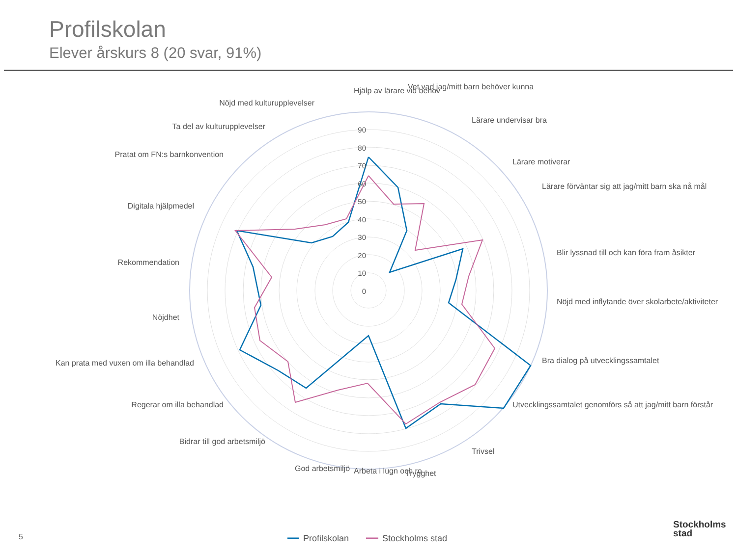Profilskolan
Elever årskurs 8 (20 svar, 91%)
90
80
70
60
50
40
30
20
10
0
Hjälp av lärare vid behov
Vet vad jag/mitt barn behöver kunna
Lärare undervisar bra
Lärare motiverar
Lärare förväntar sig att jag/mitt barn ska nå mål
Blir lyssnad till och kan föra fram åsikter
Nöjd med inflytande över skolarbete/aktiviteter
Bra dialog på utvecklingssamtalet
Utvecklingssamtalet genomförs så att jag/mitt barn förstår
Trivsel
Trygghet
Arbeta i lugn och ro
God arbetsmiljö
Bidrar till god arbetsmiljö
Regerar om illa behandlad
Kan prata med vuxen om illa behandlad
Nöjdhet
Rekommendation
Digitala hjälpmedel
Pratat om FN:s barnkonvention
Ta del av kulturupplevelser
Nöjd med kulturupplevelser
Profilskolan
Stockholms stad
5
Stockholms
stad